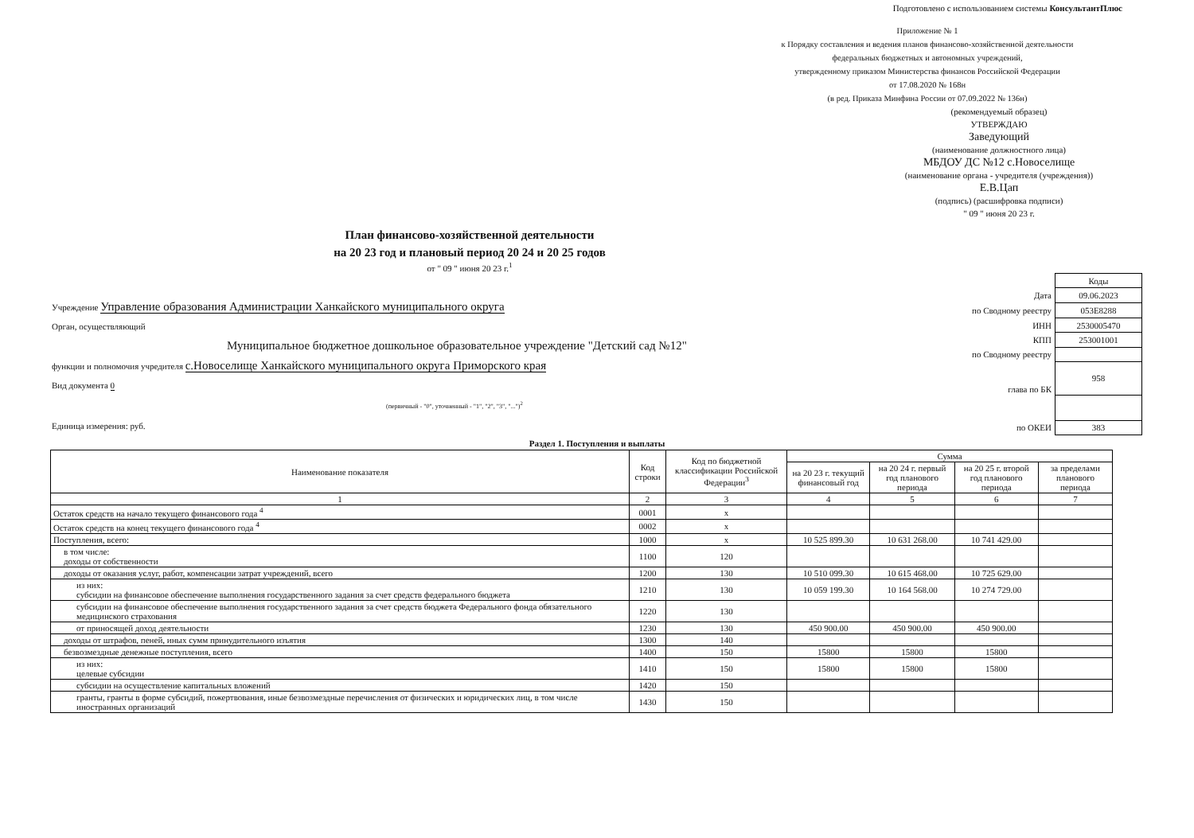Подготовлено с использованием системы КонсультантПлюс
Приложение № 1
к Порядку составления и ведения планов финансово-хозяйственной деятельности
федеральных бюджетных и автономных учреждений,
утвержденному приказом Министерства финансов Российской Федерации
от 17.08.2020 № 168н
(в ред. Приказа Минфина России от 07.09.2022 № 136н)
(рекомендуемый образец)
УТВЕРЖДАЮ
Заведующий
(наименование должностного лица)
МБДОУ ДС №12 с.Новоселище
(наименование органа - учредителя (учреждения))
Е.В.Цап
(подпись) (расшифровка подписи)
" 09 " июня 20 23 г.
План финансово-хозяйственной деятельности
на 20 23 год и плановый период 20 24 и 20 25 годов
от " 09 " июня 20 23 г.<sup>1</sup>
Учреждение Управление образования Администрации Ханкайского муниципального округа
Орган, осуществляющий
Муниципальное бюджетное дошкольное образовательное учреждение "Детский сад №12"
функции и полномочия учредителя с.Новоселище Ханкайского муниципального округа Приморского края
Вид документа 0
(первичный - "0", уточненный - "1", "2", "3", "...")<sup>2</sup>
Единица измерения: руб.
| | Коды |
| Дата | 09.06.2023 |
| по Сводному реестру | 053Е8288 |
| ИНН | 2530005470 |
| КПП | 253001001 |
| по Сводному реестру | |
| глава по БК | 958 |
| по ОКЕИ | 383 |
Раздел 1. Поступления и выплаты
| Наименование показателя | Код строки | Код по бюджетной классификации Российской Федерации<sup>3</sup> | Сумма | | | |
| --- | --- | --- | --- | --- | --- | --- |
| | | | на 20 23 г. текущий финансовый год | на 20 24 г. первый год планового периода | на 20 25 г. второй год планового периода | за пределами планового периода |
| 1 | 2 | 3 | 4 | 5 | 6 | 7 |
| Остаток средств на начало текущего финансового года <sup>4</sup> | 0001 | x | | | | |
| Остаток средств на конец текущего финансового года <sup>4</sup> | 0002 | x | | | | |
| Поступления, всего: | 1000 | x | 10 525 899.30 | 10 631 268.00 | 10 741 429.00 | |
| в том числе: доходы от собственности | 1100 | 120 | | | | |
| доходы от оказания услуг, работ, компенсации затрат учреждений, всего | 1200 | 130 | 10 510 099.30 | 10 615 468.00 | 10 725 629.00 | |
| из них: субсидии на финансовое обеспечение выполнения государственного задания за счет средств федерального бюджета | 1210 | 130 | 10 059 199.30 | 10 164 568.00 | 10 274 729.00 | |
| субсидии на финансовое обеспечение выполнения государственного задания за счет средств бюджета Федерального фонда обязательного медицинского страхования | 1220 | 130 | | | | |
| от приносящей доход деятельности | 1230 | 130 | 450 900.00 | 450 900.00 | 450 900.00 | |
| доходы от штрафов, пеней, иных сумм принудительного изъятия | 1300 | 140 | | | | |
| безвозмездные денежные поступления, всего | 1400 | 150 | 15800 | 15800 | 15800 | |
| из них: целевые субсидии | 1410 | 150 | 15800 | 15800 | 15800 | |
| субсидии на осуществление капитальных вложений | 1420 | 150 | | | | |
| гранты, гранты в форме субсидий, пожертвования, иные безвозмездные перечисления от физических и юридических лиц, в том числе иностранных организаций | 1430 | 150 | | | | |